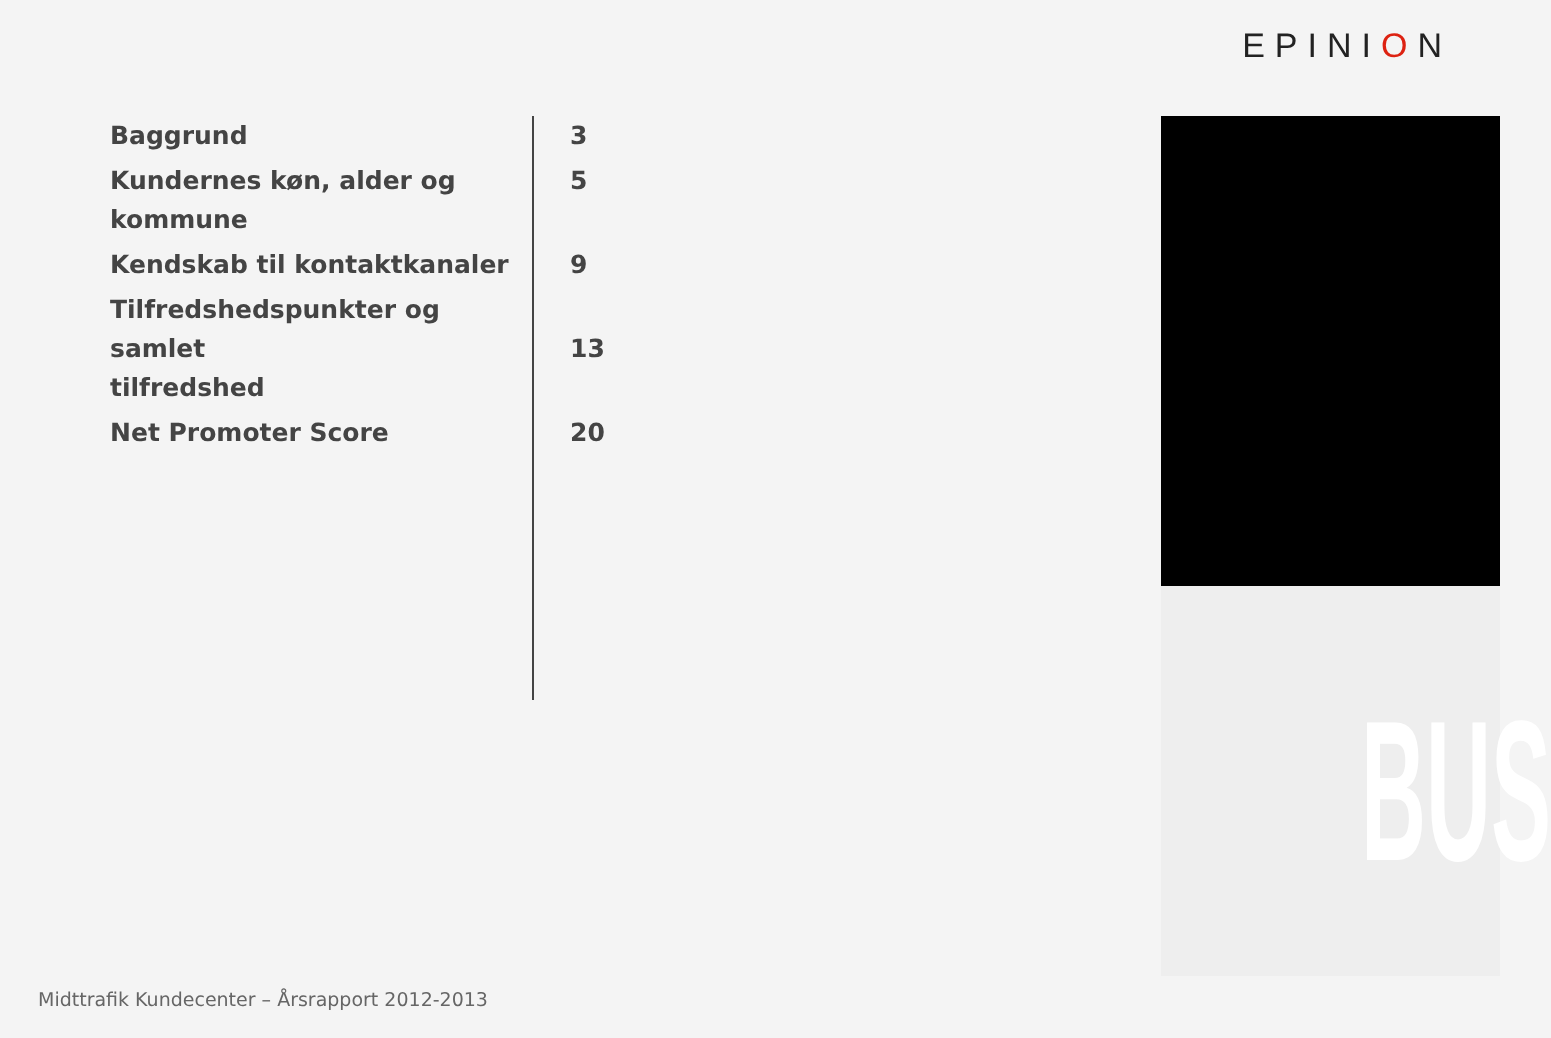EPINION
Baggrund
3
Kundernes køn, alder og
kommune
5
Kendskab til kontaktkanaler
9
Tilfredshedspunkter og samlet
tilfredshed
13
Net Promoter Score
20
BUS
Midttrafik Kundecenter – Årsrapport 2012-2013